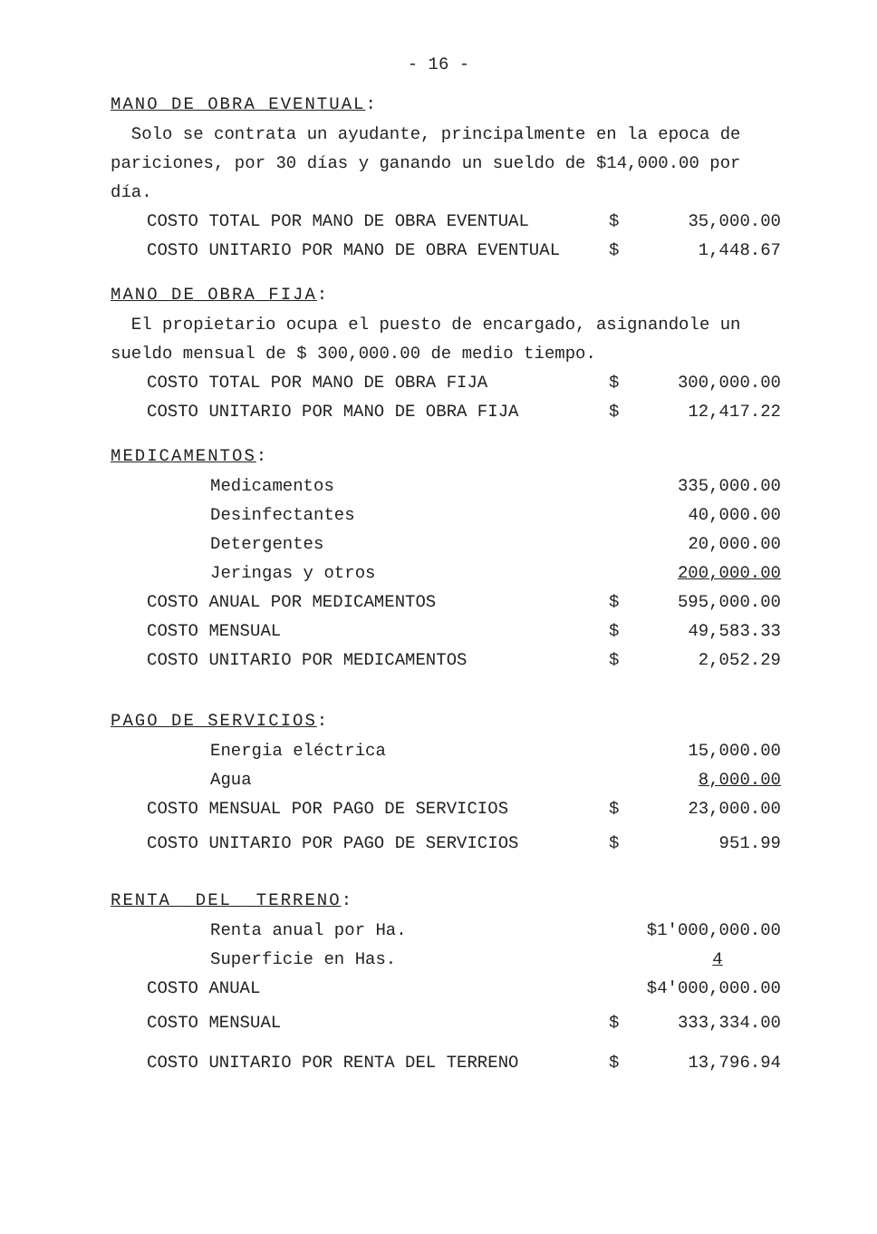- 16 -
MANO_DE_OBRA_EVENTUAL:
Solo se contrata un ayudante, principalmente en la epoca de pariciones, por 30 días y ganando un sueldo de $14,000.00 por día.
| COSTO TOTAL POR MANO DE OBRA EVENTUAL | $ | 35,000.00 |
| COSTO UNITARIO POR MANO DE OBRA EVENTUAL | $ | 1,448.67 |
MANO_DE_OBRA_FIJA:
El propietario ocupa el puesto de encargado, asignandole un sueldo mensual de $ 300,000.00 de medio tiempo.
| COSTO TOTAL POR MANO DE OBRA FIJA | $ | 300,000.00 |
| COSTO UNITARIO POR MANO DE OBRA FIJA | $ | 12,417.22 |
MEDICAMENTOS:
| Medicamentos | | 335,000.00 |
| Desinfectantes | | 40,000.00 |
| Detergentes | | 20,000.00 |
| Jeringas y otros | | 200,000.00 |
| COSTO ANUAL POR MEDICAMENTOS | $ | 595,000.00 |
| COSTO MENSUAL | $ | 49,583.33 |
| COSTO UNITARIO POR MEDICAMENTOS | $ | 2,052.29 |
PAGO_DE_SERVICIOS:
| Energia eléctrica | | 15,000.00 |
| Agua | | 8,000.00 |
| COSTO MENSUAL POR PAGO DE SERVICIOS | $ | 23,000.00 |
| COSTO UNITARIO POR PAGO DE SERVICIOS | $ | 951.99 |
RENTA__DEL__TERRENO:
| Renta anual por Ha. | $1'000,000.00 | |
| Superficie en Has. | | 4 |
| COSTO ANUAL | $4'000,000.00 | |
| COSTO MENSUAL | $ | 333,334.00 |
| COSTO UNITARIO POR RENTA DEL TERRENO | $ | 13,796.94 |